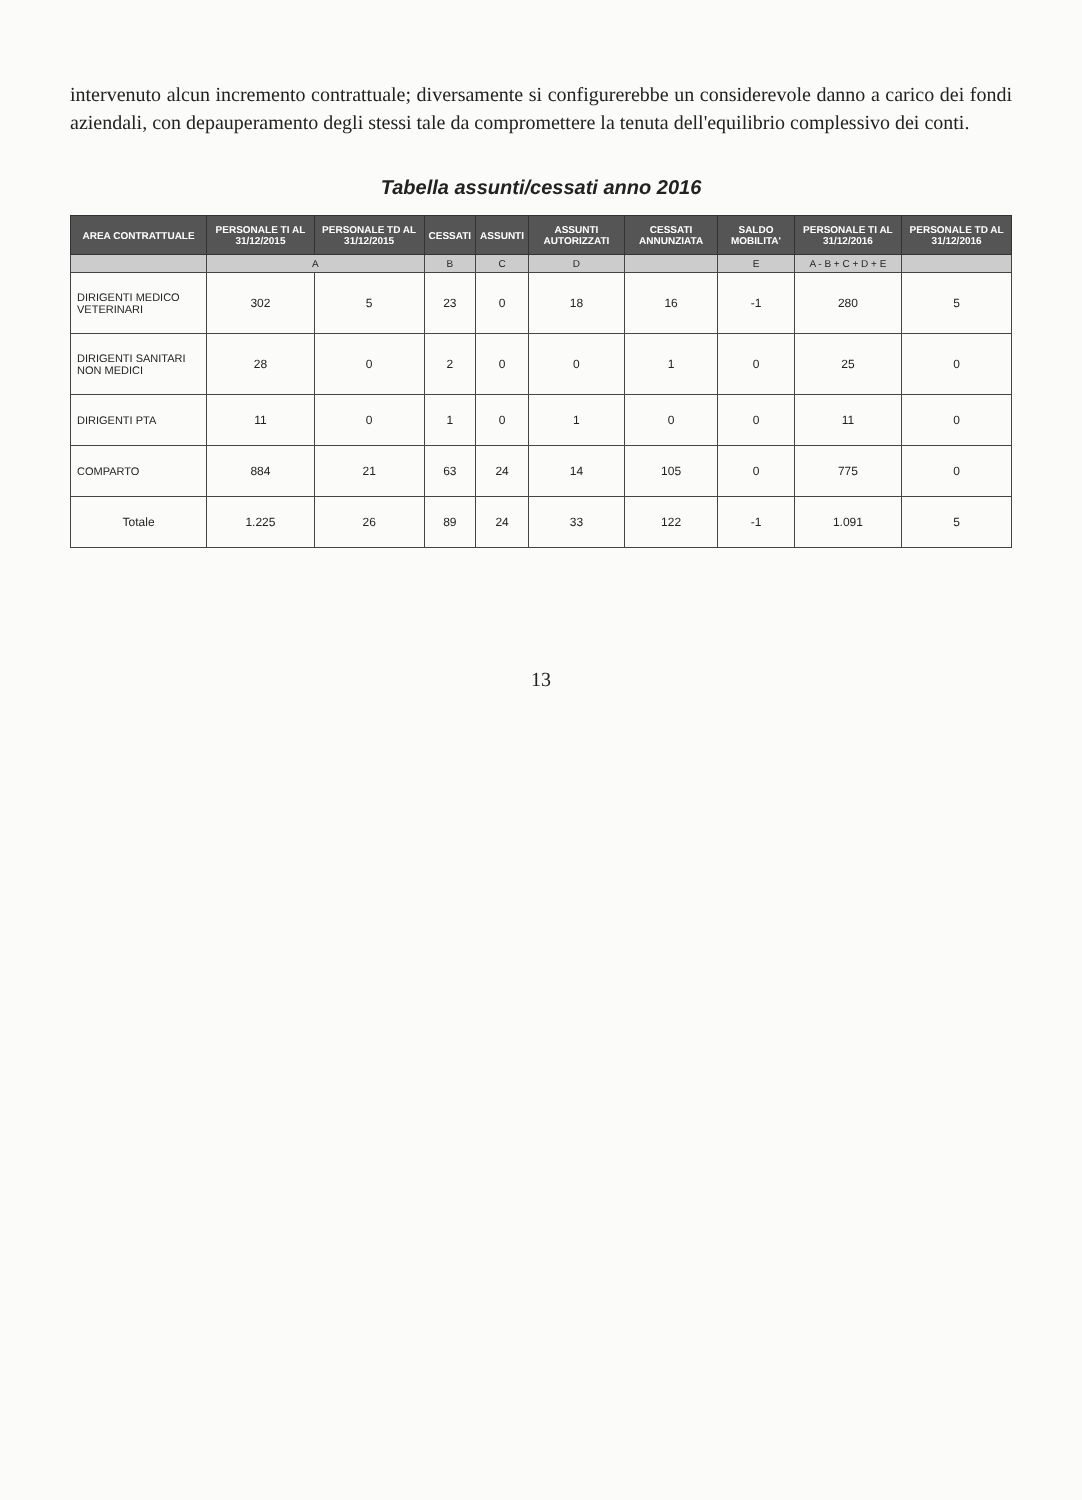intervenuto alcun incremento contrattuale; diversamente si configurerebbe un considerevole danno a carico dei fondi aziendali, con depauperamento degli stessi tale da compromettere la tenuta dell'equilibrio complessivo dei conti.
Tabella assunti/cessati anno 2016
| AREA CONTRATTUALE | PERSONALE TI AL 31/12/2015 | PERSONALE TD AL 31/12/2015 | CESSATI | ASSUNTI | ASSUNTI AUTORIZZATI | CESSATI ANNUNZIATA | SALDO MOBILITA' | PERSONALE TI AL 31/12/2016 | PERSONALE TD AL 31/12/2016 |
| --- | --- | --- | --- | --- | --- | --- | --- | --- | --- |
| | A | | B | C | D | | E | A - B + C + D + E | |
| DIRIGENTI MEDICO VETERINARI | 302 | 5 | 23 | 0 | 18 | 16 | -1 | 280 | 5 |
| DIRIGENTI SANITARI NON MEDICI | 28 | 0 | 2 | 0 | 0 | 1 | 0 | 25 | 0 |
| DIRIGENTI PTA | 11 | 0 | 1 | 0 | 1 | 0 | 0 | 11 | 0 |
| COMPARTO | 884 | 21 | 63 | 24 | 14 | 105 | 0 | 775 | 0 |
| Totale | 1.225 | 26 | 89 | 24 | 33 | 122 | -1 | 1.091 | 5 |
13